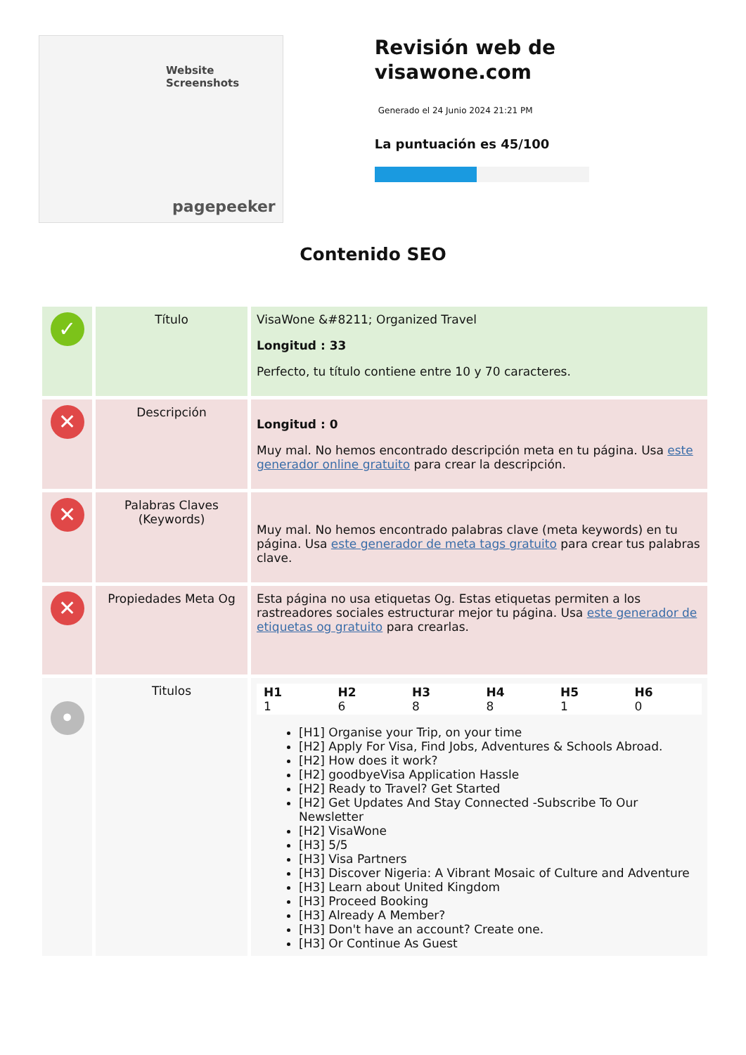Website Screenshots
pagepeeker
Revisión web de visawone.com
Generado el 24 Junio 2024 21:21 PM
La puntuación es 45/100
Contenido SEO
| ✓ | Título | VisaWone &#8211; Organized Travel Longitud : 33 Perfecto, tu título contiene entre 10 y 70 caracteres. |
| ✕ | Descripción | Longitud : 0 Muy mal. No hemos encontrado descripción meta en tu página. Usa este generador online gratuito para crear la descripción. |
| ✕ | Palabras Claves (Keywords) | Muy mal. No hemos encontrado palabras clave (meta keywords) en tu página. Usa este generador de meta tags gratuito para crear tus palabras clave. |
| ✕ | Propiedades Meta Og | Esta página no usa etiquetas Og. Estas etiquetas permiten a los rastreadores sociales estructurar mejor tu página. Usa este generador de etiquetas og gratuito para crearlas. |
| • | Titulos | / H1 1 / H2 6 / H3 8 / H4 8 / H5 1 / H6 0 / [H1] Organise your Trip, on your time [H2] Apply For Visa, Find Jobs, Adventures & Schools Abroad. [H2] How does it work? [H2] goodbyeVisa Application Hassle [H2] Ready to Travel? Get Started [H2] Get Updates And Stay Connected -Subscribe To Our Newsletter [H2] VisaWone [H3] 5/5 [H3] Visa Partners [H3] Discover Nigeria: A Vibrant Mosaic of Culture and Adventure [H3] Learn about United Kingdom [H3] Proceed Booking [H3] Already A Member? [H3] Don't have an account? Create one. [H3] Or Continue As Guest |